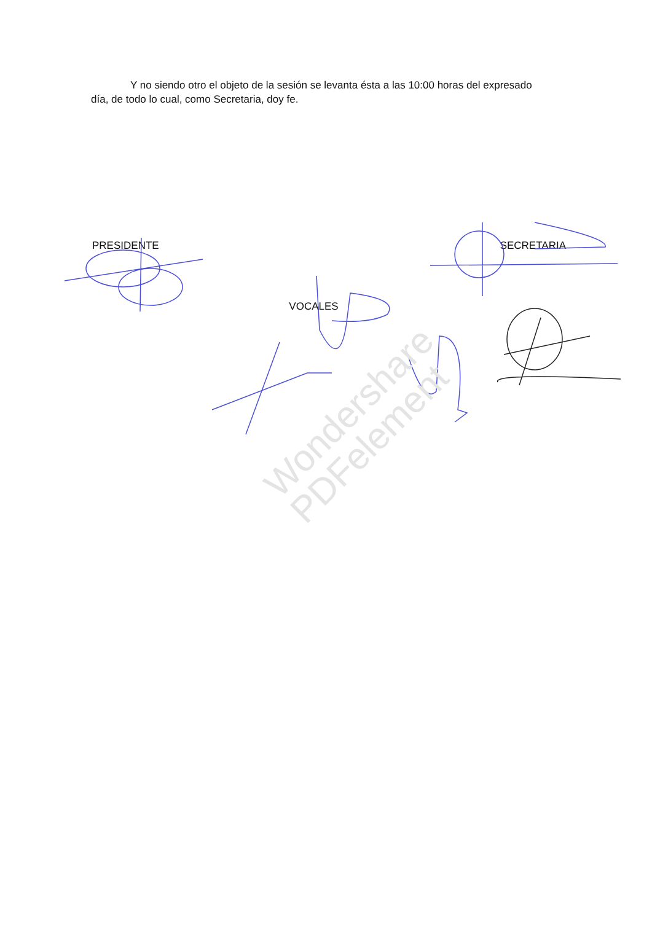Wondershare
PDFelement
Y no siendo otro el objeto de la sesión se levanta ésta a las 10:00 horas del expresado día, de todo lo cual, como Secretaria, doy fe.
PRESIDENTE SECRETARIA
VOCALES